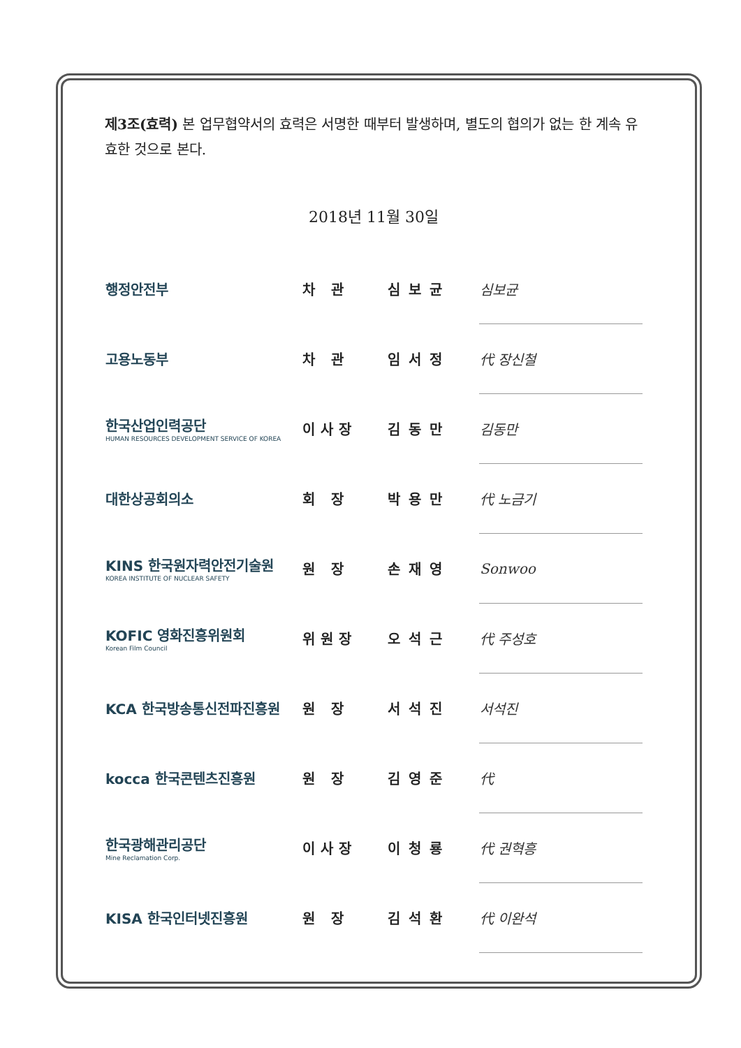제3조(효력) 본 업무협약서의 효력은 서명한 때부터 발생하며, 별도의 협의가 없는 한 계속 유효한 것으로 본다.
2018년 11월 30일
| 행정안전부 | 차 관 | 심보균 | 심보균 |
| 고용노동부 | 차 관 | 임서정 | 代 장신철 |
| 한국산업인력공단 HUMAN RESOURCES DEVELOPMENT SERVICE OF KOREA | 이사장 | 김동만 | 김동만 |
| 대한상공회의소 | 회 장 | 박용만 | 代 노금기 |
| KINS 한국원자력안전기술원 KOREA INSTITUTE OF NUCLEAR SAFETY | 원 장 | 손재영 | Sonwoo |
| KOFIC 영화진흥위원회 Korean Film Council | 위원장 | 오석근 | 代 주성호 |
| KCA 한국방송통신전파진흥원 | 원 장 | 서석진 | 서석진 |
| kocca 한국콘텐츠진흥원 | 원 장 | 김영준 | 代 |
| 한국광해관리공단 Mine Reclamation Corp. | 이사장 | 이청룡 | 代 권혁흥 |
| KISA 한국인터넷진흥원 | 원 장 | 김석환 | 代 이완석 |